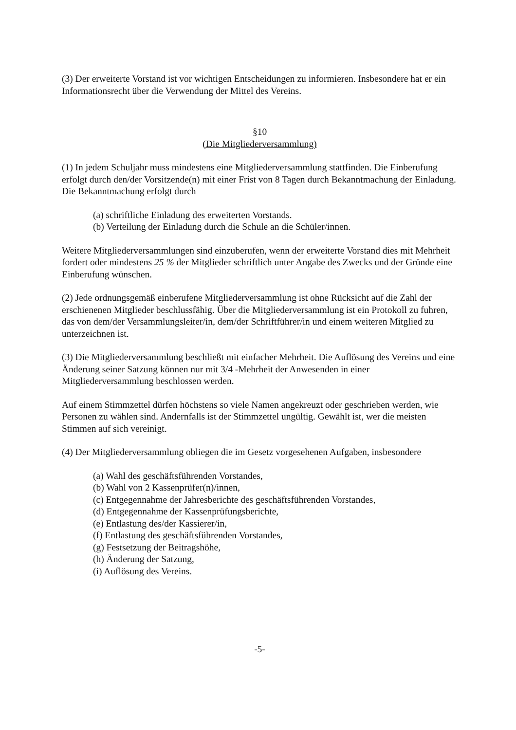(3) Der erweiterte Vorstand ist vor wichtigen Entscheidungen zu informieren. Insbesondere hat er ein Informationsrecht über die Verwendung der Mittel des Vereins.
§10
(Die Mitgliederversammlung)
(1) In jedem Schuljahr muss mindestens eine Mitgliederversammlung stattfinden. Die Einberufung erfolgt durch den/der Vorsitzende(n) mit einer Frist von 8 Tagen durch Bekanntmachung der Einladung. Die Bekanntmachung erfolgt durch
(a) schriftliche Einladung des erweiterten Vorstands.
(b) Verteilung der Einladung durch die Schule an die Schüler/innen.
Weitere Mitgliederversammlungen sind einzuberufen, wenn der erweiterte Vorstand dies mit Mehrheit fordert oder mindestens 25 % der Mitglieder schriftlich unter Angabe des Zwecks und der Gründe eine Einberufung wünschen.
(2) Jede ordnungsgemäß einberufene Mitgliederversammlung ist ohne Rücksicht auf die Zahl der erschienenen Mitglieder beschlussfähig. Über die Mitgliederversammlung ist ein Protokoll zu fuhren, das von dem/der Versammlungsleiter/in, dem/der Schriftführer/in und einem weiteren Mitglied zu unterzeichnen ist.
(3) Die Mitgliederversammlung beschließt mit einfacher Mehrheit. Die Auflösung des Vereins und eine Änderung seiner Satzung können nur mit 3/4 -Mehrheit der Anwesenden in einer Mitgliederversammlung beschlossen werden.
Auf einem Stimmzettel dürfen höchstens so viele Namen angekreuzt oder geschrieben werden, wie Personen zu wählen sind. Andernfalls ist der Stimmzettel ungültig. Gewählt ist, wer die meisten Stimmen auf sich vereinigt.
(4) Der Mitgliederversammlung obliegen die im Gesetz vorgesehenen Aufgaben, insbesondere
(a) Wahl des geschäftsführenden Vorstandes,
(b) Wahl von 2 Kassenprüfer(n)/innen,
(c) Entgegennahme der Jahresberichte des geschäftsführenden Vorstandes,
(d) Entgegennahme der Kassenprüfungsberichte,
(e) Entlastung des/der Kassierer/in,
(f) Entlastung des geschäftsführenden Vorstandes,
(g) Festsetzung der Beitragshöhe,
(h) Änderung der Satzung,
(i) Auflösung des Vereins.
-5-